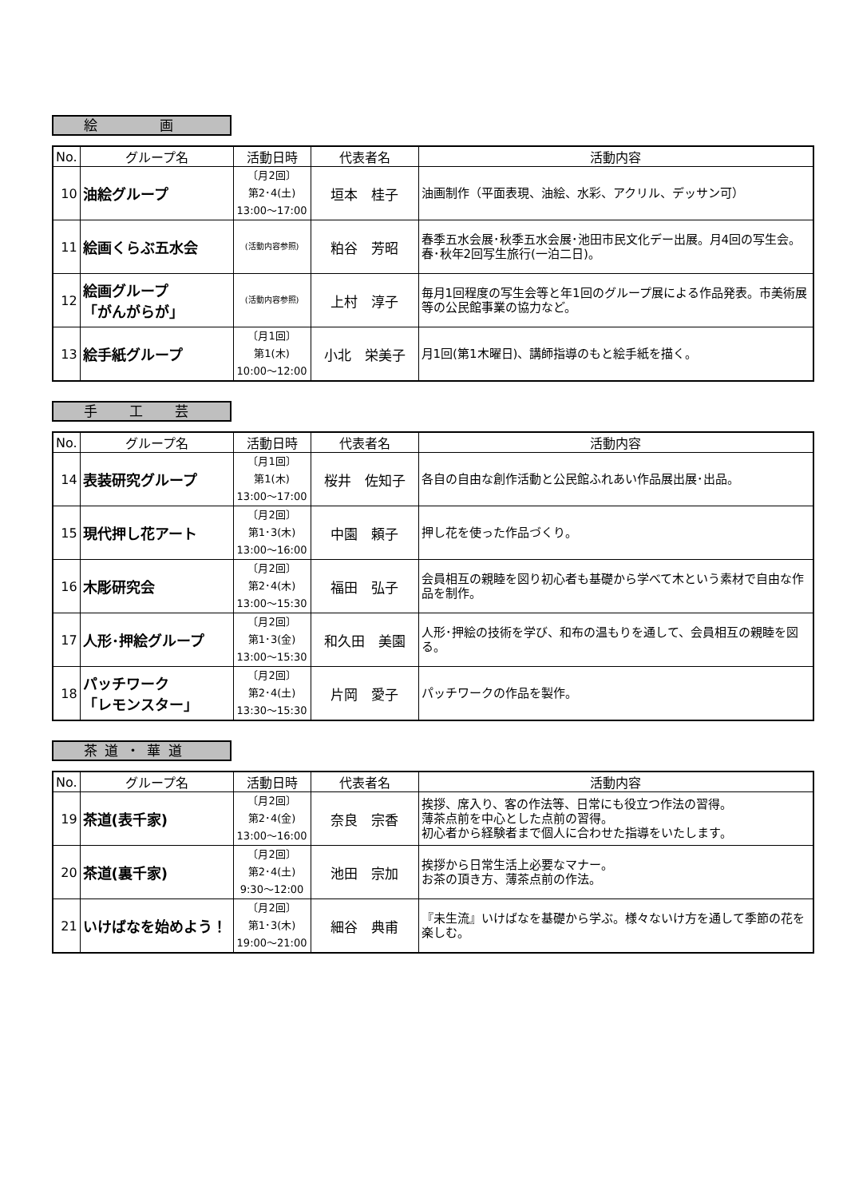絵　　　　画
| No. | グループ名 | 活動日時 | 代表者名 | 活動内容 |
| --- | --- | --- | --- | --- |
| 10 | 油絵グループ | 〔月2回〕 第2･4(土) 13:00〜17:00 | 垣本 桂子 | 油画制作（平面表現、油絵、水彩、アクリル、デッサン可） |
| 11 | 絵画くらぶ五水会 | (活動内容参照) | 粕谷 芳昭 | 春季五水会展･秋季五水会展･池田市民文化デー出展。月4回の写生会。春･秋年2回写生旅行(一泊二日)。 |
| 12 | 絵画グループ 「がんがらが」 | (活動内容参照) | 上村 淳子 | 毎月1回程度の写生会等と年1回のグループ展による作品発表。市美術展等の公民館事業の協力など。 |
| 13 | 絵手紙グループ | 〔月1回〕 第1(木) 10:00〜12:00 | 小北 栄美子 | 月1回(第1木曜日)、講師指導のもと絵手紙を描く。 |
手　　工　　芸
| No. | グループ名 | 活動日時 | 代表者名 | 活動内容 |
| --- | --- | --- | --- | --- |
| 14 | 表装研究グループ | 〔月1回〕 第1(木) 13:00〜17:00 | 桜井 佐知子 | 各自の自由な創作活動と公民館ふれあい作品展出展･出品。 |
| 15 | 現代押し花アート | 〔月2回〕 第1･3(木) 13:00〜16:00 | 中園 頼子 | 押し花を使った作品づくり。 |
| 16 | 木彫研究会 | 〔月2回〕 第2･4(木) 13:00〜15:30 | 福田 弘子 | 会員相互の親睦を図り初心者も基礎から学べて木という素材で自由な作品を制作。 |
| 17 | 人形･押絵グループ | 〔月2回〕 第1･3(金) 13:00〜15:30 | 和久田 美園 | 人形･押絵の技術を学び、和布の温もりを通して、会員相互の親睦を図る。 |
| 18 | パッチワーク 「レモンスター」 | 〔月2回〕 第2･4(土) 13:30〜15:30 | 片岡 愛子 | パッチワークの作品を製作。 |
茶 道 ・ 華 道
| No. | グループ名 | 活動日時 | 代表者名 | 活動内容 |
| --- | --- | --- | --- | --- |
| 19 | 茶道(表千家) | 〔月2回〕 第2･4(金) 13:00〜16:00 | 奈良 宗香 | 挨拶、席入り、客の作法等、日常にも役立つ作法の習得。 薄茶点前を中心とした点前の習得。 初心者から経験者まで個人に合わせた指導をいたします。 |
| 20 | 茶道(裏千家) | 〔月2回〕 第2･4(土) 9:30〜12:00 | 池田 宗加 | 挨拶から日常生活上必要なマナー。 お茶の頂き方、薄茶点前の作法。 |
| 21 | いけばなを始めよう！ | 〔月2回〕 第1･3(木) 19:00〜21:00 | 細谷 典甫 | 『未生流』いけばなを基礎から学ぶ。様々ないけ方を通して季節の花を楽しむ。 |